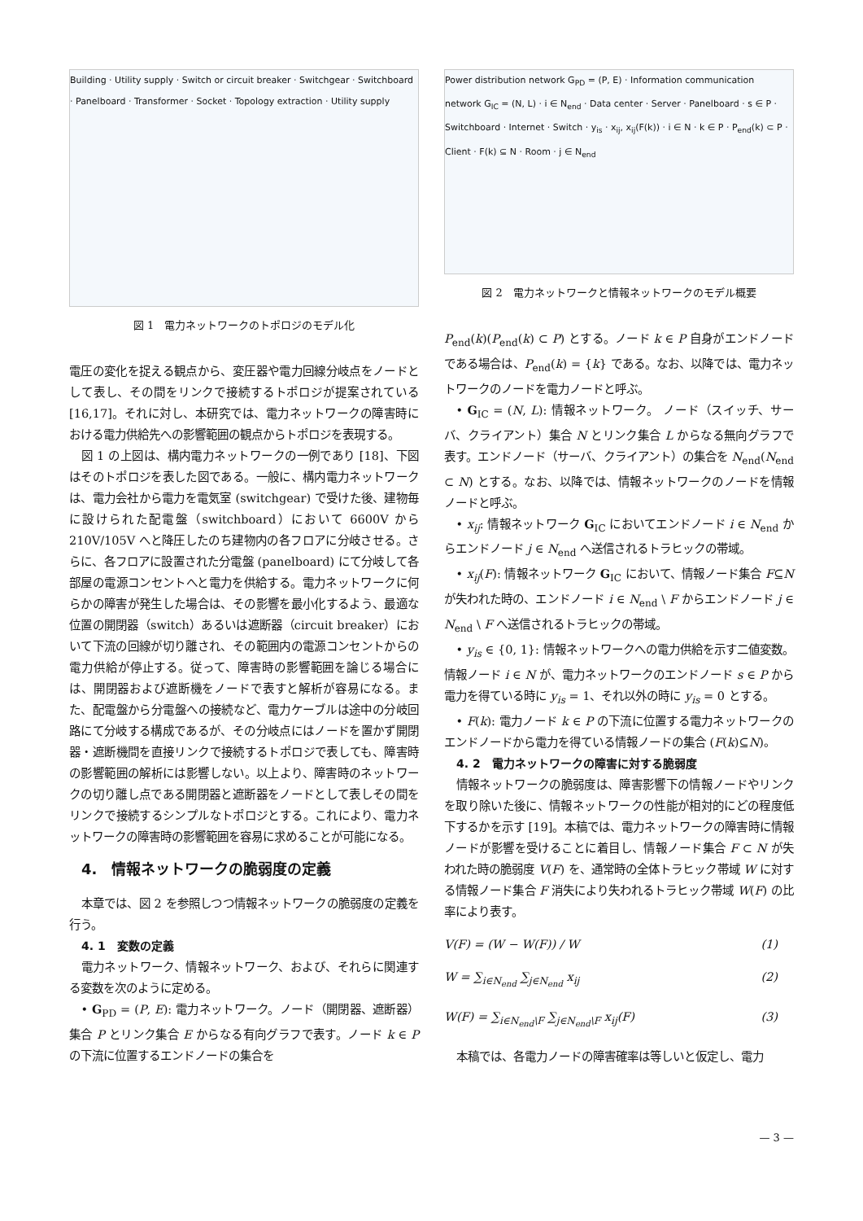Building · Utility supply · Switch or circuit breaker · Switchgear · Switchboard · Panelboard · Transformer · Socket · Topology extraction · Utility supply
図 1　電力ネットワークのトポロジのモデル化
電圧の変化を捉える観点から、変圧器や電力回線分岐点をノードとして表し、その間をリンクで接続するトポロジが提案されている [16,17]。それに対し、本研究では、電力ネットワークの障害時における電力供給先への影響範囲の観点からトポロジを表現する。
図 1 の上図は、構内電力ネットワークの一例であり [18]、下図はそのトポロジを表した図である。一般に、構内電力ネットワークは、電力会社から電力を電気室 (switchgear) で受けた後、建物毎に設けられた配電盤（switchboard）において 6600V から 210V/105V へと降圧したのち建物内の各フロアに分岐させる。さらに、各フロアに設置された分電盤 (panelboard) にて分岐して各部屋の電源コンセントへと電力を供給する。電力ネットワークに何らかの障害が発生した場合は、その影響を最小化するよう、最適な位置の開閉器（switch）あるいは遮断器（circuit breaker）において下流の回線が切り離され、その範囲内の電源コンセントからの電力供給が停止する。従って、障害時の影響範囲を論じる場合には、開閉器および遮断機をノードで表すと解析が容易になる。また、配電盤から分電盤への接続など、電力ケーブルは途中の分岐回路にて分岐する構成であるが、その分岐点にはノードを置かず開閉器・遮断機間を直接リンクで接続するトポロジで表しても、障害時の影響範囲の解析には影響しない。以上より、障害時のネットワークの切り離し点である開閉器と遮断器をノードとして表しその間をリンクで接続するシンプルなトポロジとする。これにより、電力ネットワークの障害時の影響範囲を容易に求めることが可能になる。
4.　情報ネットワークの脆弱度の定義
本章では、図 2 を参照しつつ情報ネットワークの脆弱度の定義を行う。
4. 1　変数の定義
電力ネットワーク、情報ネットワーク、および、それらに関連する変数を次のように定める。
• G<sub>PD</sub> = (P, E): 電力ネットワーク。ノード（開閉器、遮断器）集合 P とリンク集合 E からなる有向グラフで表す。ノード k ∈ P の下流に位置するエンドノードの集合を
Power distribution network G<sub>PD</sub> = (P, E) · Information communication network G<sub>IC</sub> = (N, L) · i ∈ N<sub>end</sub> · Data center · Server · Panelboard · s ∈ P · Switchboard · Internet · Switch · y<sub>is</sub> · x<sub>ij</sub>, x<sub>ij</sub>(F(k)) · i ∈ N · k ∈ P · P<sub>end</sub>(k) ⊂ P · Client · F(k) ⊆ N · Room · j ∈ N<sub>end</sub>
図 2　電力ネットワークと情報ネットワークのモデル概要
P<sub>end</sub>(k)(P<sub>end</sub>(k) ⊂ P) とする。ノード k ∈ P 自身がエンドノードである場合は、P<sub>end</sub>(k) = {k} である。なお、以降では、電力ネットワークのノードを電力ノードと呼ぶ。
• G<sub>IC</sub> = (N, L): 情報ネットワーク。 ノード（スイッチ、サーバ、クライアント）集合 N とリンク集合 L からなる無向グラフで表す。エンドノード（サーバ、クライアント）の集合を N<sub>end</sub>(N<sub>end</sub> ⊂ N) とする。なお、以降では、情報ネットワークのノードを情報ノードと呼ぶ。
• x<sub>ij</sub>: 情報ネットワーク G<sub>IC</sub> においてエンドノード i ∈ N<sub>end</sub> からエンドノード j ∈ N<sub>end</sub> へ送信されるトラヒックの帯域。
• x<sub>ij</sub>(F): 情報ネットワーク G<sub>IC</sub> において、情報ノード集合 F⊆N が失われた時の、エンドノード i ∈ N<sub>end</sub> \ F からエンドノード j ∈ N<sub>end</sub> \ F へ送信されるトラヒックの帯域。
• y<sub>is</sub> ∈ {0, 1}: 情報ネットワークへの電力供給を示す二値変数。情報ノード i ∈ N が、電力ネットワークのエンドノード s ∈ P から電力を得ている時に y<sub>is</sub> = 1、それ以外の時に y<sub>is</sub> = 0 とする。
• F(k): 電力ノード k ∈ P の下流に位置する電力ネットワークのエンドノードから電力を得ている情報ノードの集合 (F(k)⊆N)。
4. 2　電力ネットワークの障害に対する脆弱度
情報ネットワークの脆弱度は、障害影響下の情報ノードやリンクを取り除いた後に、情報ネットワークの性能が相対的にどの程度低下するかを示す [19]。本稿では、電力ネットワークの障害時に情報ノードが影響を受けることに着目し、情報ノード集合 F ⊂ N が失われた時の脆弱度 V(F) を、通常時の全体トラヒック帯域 W に対する情報ノード集合 F 消失により失われるトラヒック帯域 W(F) の比率により表す。
V(F) = (W − W(F)) / W (1)
W = ∑<sub>i∈N<sub>end</sub></sub> ∑<sub>j∈N<sub>end</sub></sub> x<sub>ij</sub> (2)
W(F) = ∑<sub>i∈N<sub>end</sub>\F</sub> ∑<sub>j∈N<sub>end</sub>\F</sub> x<sub>ij</sub>(F) (3)
本稿では、各電力ノードの障害確率は等しいと仮定し、電力
— 3 —